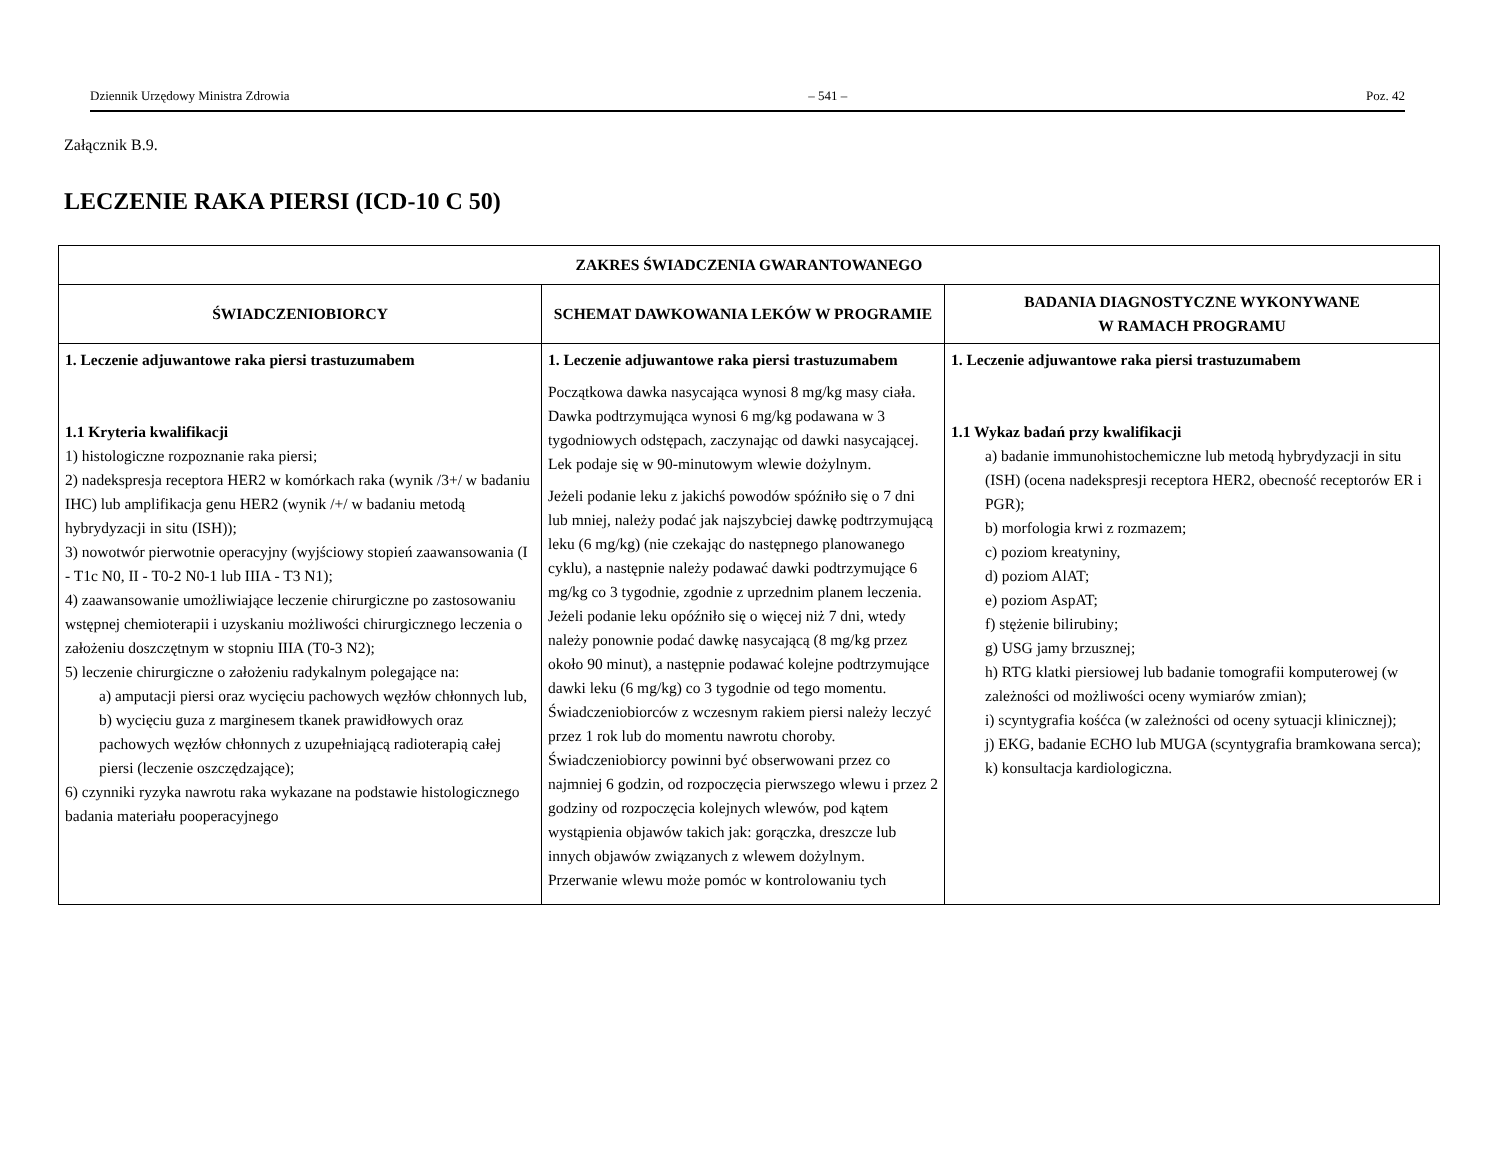Dziennik Urzędowy Ministra Zdrowia – 541 – Poz. 42
Załącznik B.9.
LECZENIE RAKA PIERSI (ICD-10 C 50)
| ZAKRES ŚWIADCZENIA GWARANTOWANEGO | | |
| --- | --- | --- |
| ŚWIADCZENIOBIORCY | SCHEMAT DAWKOWANIA LEKÓW W PROGRAMIE | BADANIA DIAGNOSTYCZNE WYKONYWANE W RAMACH PROGRAMU |
| 1. Leczenie adjuwantowe raka piersi trastuzumabem 1.1 Kryteria kwalifikacji 1) histologiczne rozpoznanie raka piersi; 2) nadekspresja receptora HER2 w komórkach raka (wynik /3+/ w badaniu IHC) lub amplifikacja genu HER2 (wynik /+/ w badaniu metodą hybrydyzacji in situ (ISH)); 3) nowotwór pierwotnie operacyjny (wyjściowy stopień zaawansowania (I - T1c N0, II - T0-2 N0-1 lub IIIA - T3 N1); 4) zaawansowanie umożliwiające leczenie chirurgiczne po zastosowaniu wstępnej chemioterapii i uzyskaniu możliwości chirurgicznego leczenia o założeniu doszczętnym w stopniu IIIA (T0-3 N2); 5) leczenie chirurgiczne o założeniu radykalnym polegające na: a) amputacji piersi oraz wycięciu pachowych węzłów chłonnych lub, b) wycięciu guza z marginesem tkanek prawidłowych oraz pachowych węzłów chłonnych z uzupełniającą radioterapią całej piersi (leczenie oszczędzające); 6) czynniki ryzyka nawrotu raka wykazane na podstawie histologicznego badania materiału pooperacyjnego | 1. Leczenie adjuwantowe raka piersi trastuzumabem Początkowa dawka nasycająca wynosi 8 mg/kg masy ciała. Dawka podtrzymująca wynosi 6 mg/kg podawana w 3 tygodniowych odstępach, zaczynając od dawki nasycającej. Lek podaje się w 90-minutowym wlewie dożylnym. Jeżeli podanie leku z jakichś powodów spóźniło się o 7 dni lub mniej, należy podać jak najszybciej dawkę podtrzymującą leku (6 mg/kg) (nie czekając do następnego planowanego cyklu), a następnie należy podawać dawki podtrzymujące 6 mg/kg co 3 tygodnie, zgodnie z uprzednim planem leczenia. Jeżeli podanie leku opóźniło się o więcej niż 7 dni, wtedy należy ponownie podać dawkę nasycającą (8 mg/kg przez około 90 minut), a następnie podawać kolejne podtrzymujące dawki leku (6 mg/kg) co 3 tygodnie od tego momentu. Świadczeniobiorców z wczesnym rakiem piersi należy leczyć przez 1 rok lub do momentu nawrotu choroby. Świadczeniobiorcy powinni być obserwowani przez co najmniej 6 godzin, od rozpoczęcia pierwszego wlewu i przez 2 godziny od rozpoczęcia kolejnych wlewów, pod kątem wystąpienia objawów takich jak: gorączka, dreszcze lub innych objawów związanych z wlewem dożylnym. Przerwanie wlewu może pomóc w kontrolowaniu tych | 1. Leczenie adjuwantowe raka piersi trastuzumabem 1.1 Wykaz badań przy kwalifikacji a) badanie immunohistochemiczne lub metodą hybrydyzacji in situ (ISH) (ocena nadekspresji receptora HER2, obecność receptorów ER i PGR); b) morfologia krwi z rozmazem; c) poziom kreatyniny, d) poziom AlAT; e) poziom AspAT; f) stężenie bilirubiny; g) USG jamy brzusznej; h) RTG klatki piersiowej lub badanie tomografii komputerowej (w zależności od możliwości oceny wymiarów zmian); i) scyntygrafia kośćca (w zależności od oceny sytuacji klinicznej); j) EKG, badanie ECHO lub MUGA (scyntygrafia bramkowana serca); k) konsultacja kardiologiczna. |